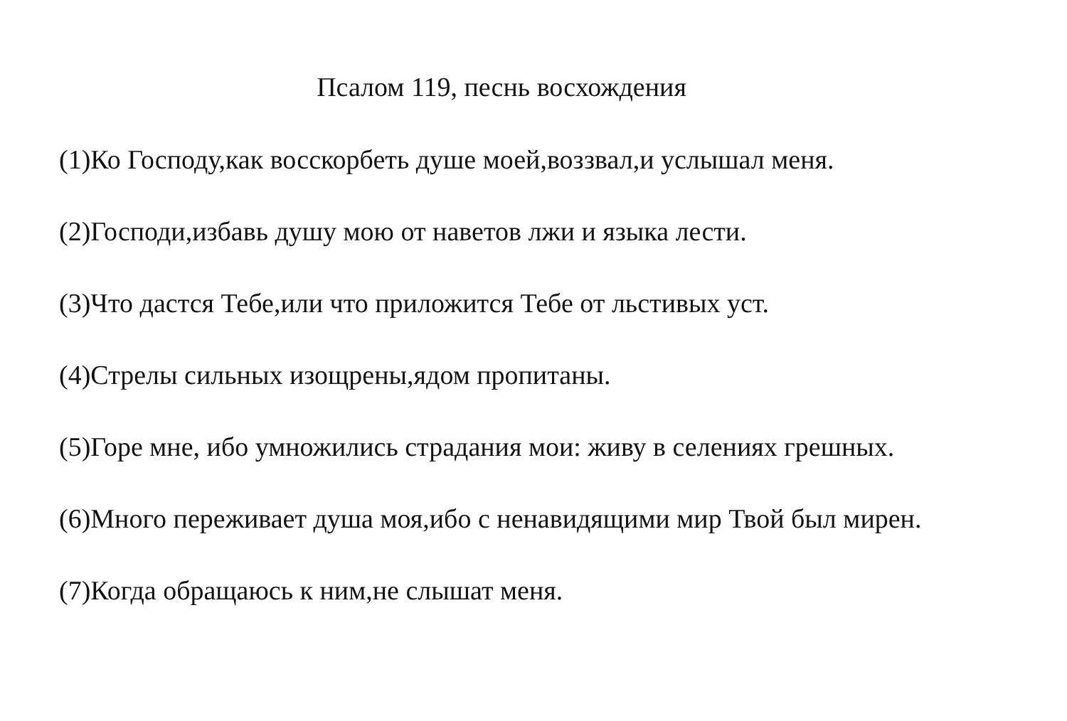Псалом 119, песнь восхождения
(1)Ко Господу,как восскорбеть душе моей,воззвал,и услышал меня.
(2)Господи,избавь душу мою от наветов лжи и языка лести.
(3)Что дастся Тебе,или что приложится Тебе от льстивых уст.
(4)Стрелы сильных изощрены,ядом пропитаны.
(5)Горе мне, ибо умножились страдания мои: живу в селениях грешных.
(6)Много переживает душа моя,ибо с ненавидящими мир Твой был мирен.
(7)Когда обращаюсь к ним,не слышат меня.